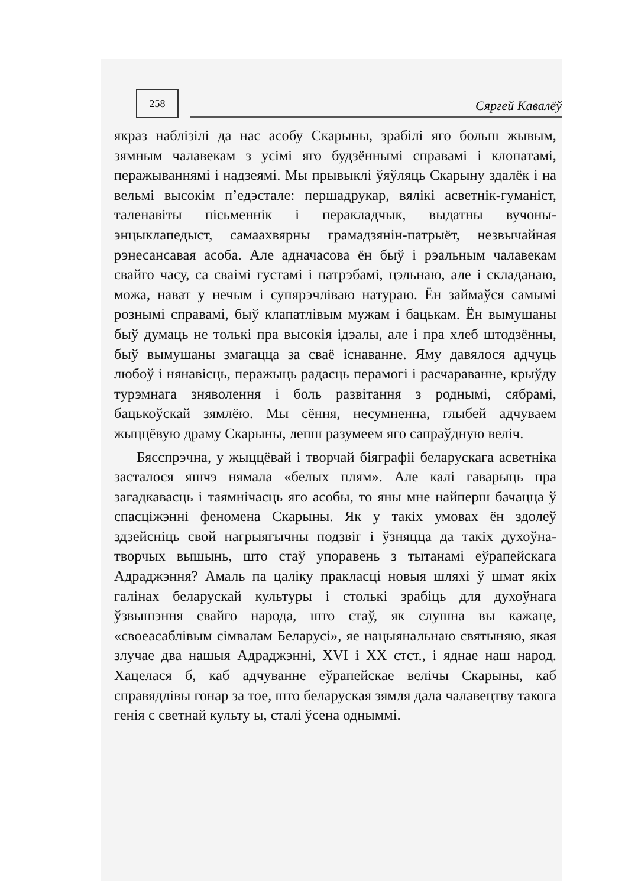258
Сяргей Кавалёў
якраз наблізілі да нас асобу Скарыны, зрабілі яго больш жывым, зямным чалавекам з усімі яго будзённымі справамі і клопатамі, перажываннямі і надзеямі. Мы прывыклі ўяўляць Скарыну здалёк і на вельмі высокім п’едэстале: першадрукар, вялікі асветнік-гуманіст, таленавіты пісьменнік і перакладчык, выдатны вучоны-энцыклапедыст, самаахвярны грамадзянін-патрыёт, незвычайная рэнесансавая асоба. Але адначасова ён быў і рэальным чалавекам свайго часу, са сваімі густамі і патрэбамі, цэльнаю, але і складанаю, можа, нават у нечым і супярэчліваю натураю. Ён займаўся самымі рознымі справамі, быў клапатлівым мужам і бацькам. Ён вымушаны быў думаць не толькі пра высокія ідэалы, але і пра хлеб штодзённы, быў вымушаны змагацца за сваё існаванне. Яму давялося адчуць любоў і нянавісць, перажыць радасць перамогі і расчараванне, крыўду турэмнага зняволення і боль развітання з роднымі, сябрамі, бацькоўскай зямлёю. Мы сёння, несумненна, глыбей адчуваем жыццёвую драму Скарыны, лепш разумеем яго сапраўдную веліч.
Бясспрэчна, у жыццёвай і творчай біяграфіі беларускага асветніка засталося яшчэ нямала «белых плям». Але калі гаварыць пра загадкавасць і таямнічасць яго асобы, то яны мне найперш бачацца ў спасціжэнні феномена Скарыны. Як у такіх умовах ён здолеў здзейсніць свой нагрыягычны подзвіг і ўзняцца да такіх духоўна-творчых вышынь, што стаў упоравень з тытанамі еўрапейскага Адраджэння? Амаль па цаліку пракласці новыя шляхі ў шмат якіх галінах беларускай культуры і столькі зрабіць для духоўнага ўзвышэння свайго народа, што стаў, як слушна вы кажаце, «своеасаблівым сімвалам Беларусі», яе нацыянальнаю святыняю, якая злучае два нашыя Адраджэнні, XVI і XX стст., і яднае наш народ. Хацелася б, каб адчуванне еўрапейскае велічы Скарыны, каб справядлівы гонар за тое, што беларуская зямля дала чалавецтву такога генія с светнай культу ы, сталі ўсена одныммі.